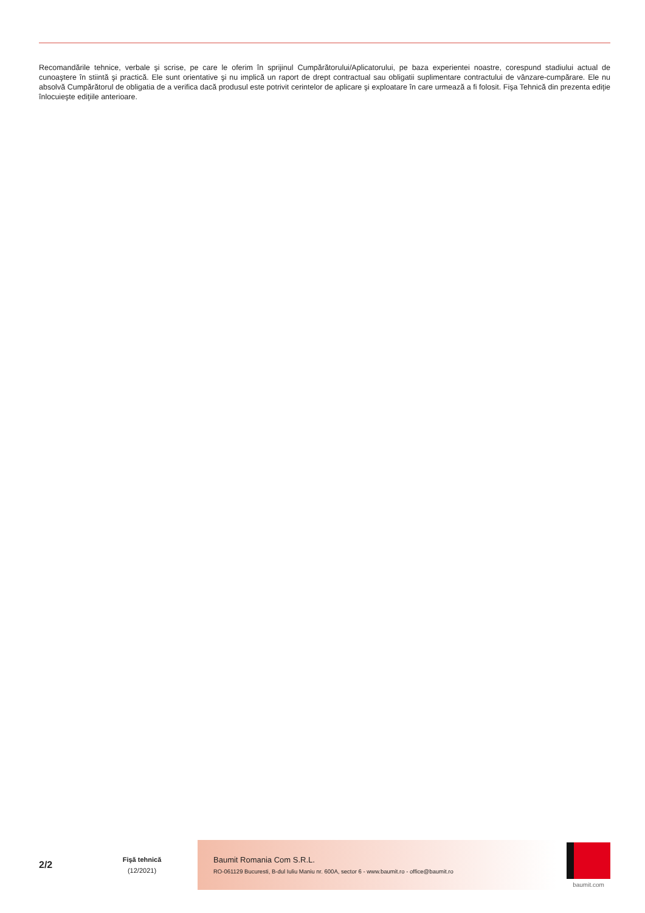Recomandările tehnice, verbale şi scrise, pe care le oferim în sprijinul Cumpărătorului/Aplicatorului, pe baza experientei noastre, corespund stadiului actual de cunoaştere în stiintă şi practică. Ele sunt orientative şi nu implică un raport de drept contractual sau obligatii suplimentare contractului de vânzare-cumpărare. Ele nu absolvă Cumpărătorul de obligatia de a verifica dacă produsul este potrivit cerintelor de aplicare şi exploatare în care urmează a fi folosit. Fişa Tehnică din prezenta ediţie înlocuieşte ediţiile anterioare.
2/2
Fişă tehnică
(12/2021)
Baumit Romania Com S.R.L.
RO-061129 Bucuresti, B-dul Iuliu Maniu nr. 600A, sector 6 - www.baumit.ro - office@baumit.ro
baumit.com